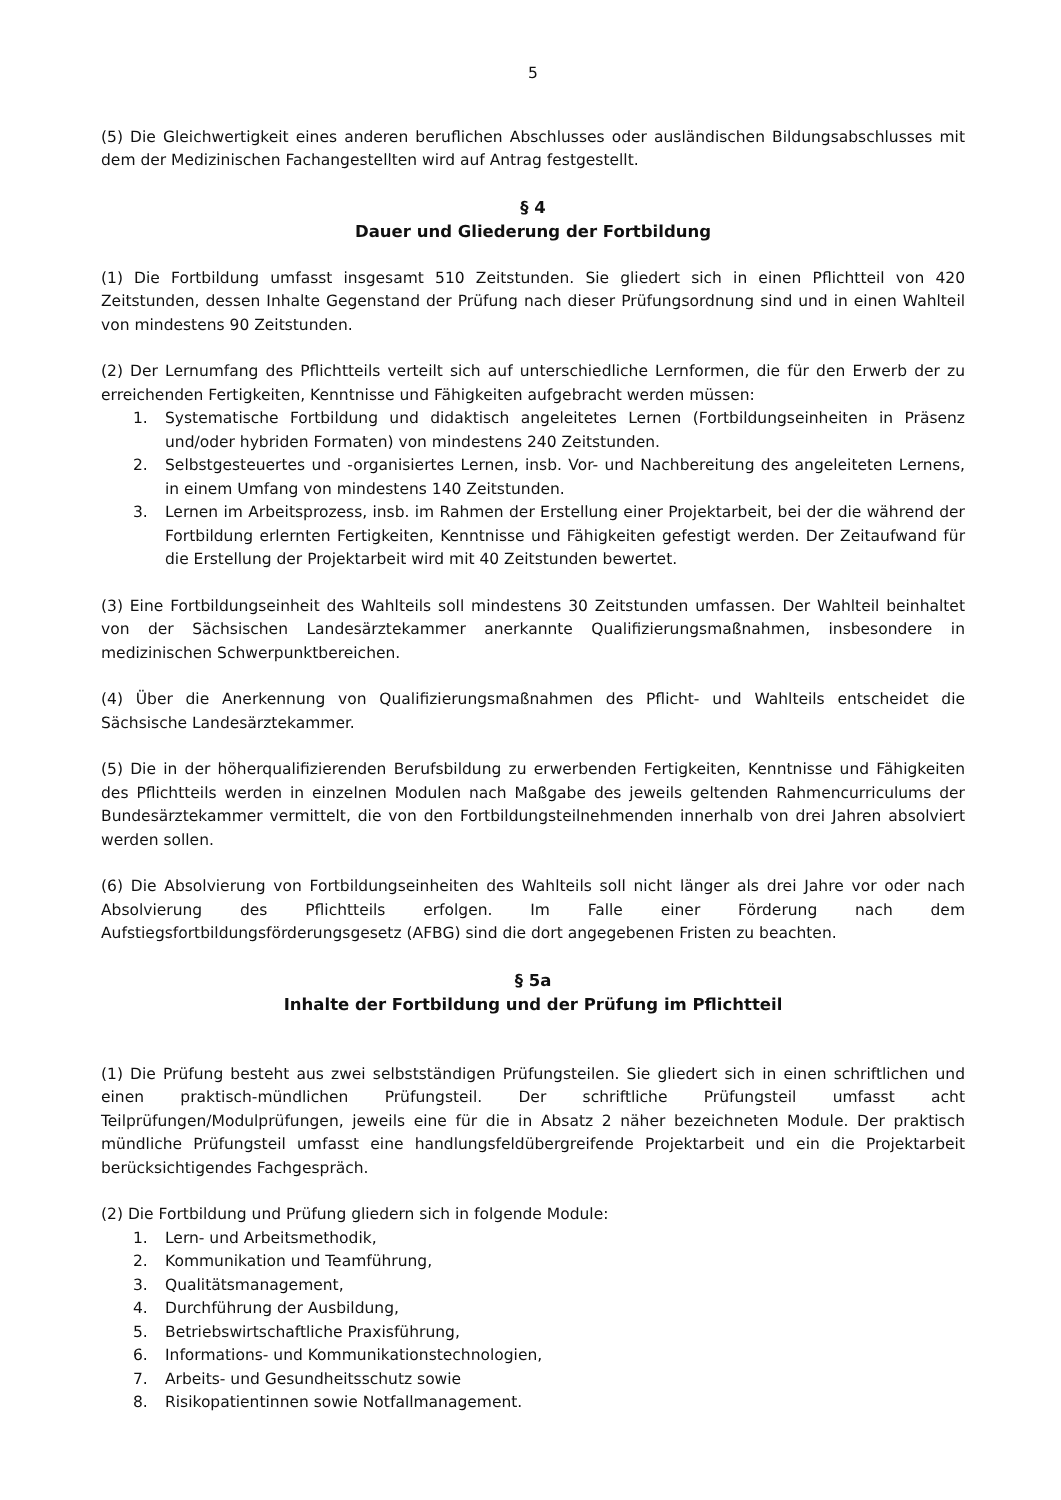5
(5) Die Gleichwertigkeit eines anderen beruflichen Abschlusses oder ausländischen Bildungsabschlusses mit dem der Medizinischen Fachangestellten wird auf Antrag festgestellt.
§ 4
Dauer und Gliederung der Fortbildung
(1) Die Fortbildung umfasst insgesamt 510 Zeitstunden. Sie gliedert sich in einen Pflichtteil von 420 Zeitstunden, dessen Inhalte Gegenstand der Prüfung nach dieser Prüfungsordnung sind und in einen Wahlteil von mindestens 90 Zeitstunden.
(2) Der Lernumfang des Pflichtteils verteilt sich auf unterschiedliche Lernformen, die für den Erwerb der zu erreichenden Fertigkeiten, Kenntnisse und Fähigkeiten aufgebracht werden müssen:
1. Systematische Fortbildung und didaktisch angeleitetes Lernen (Fortbildungseinheiten in Präsenz und/oder hybriden Formaten) von mindestens 240 Zeitstunden.
2. Selbstgesteuertes und -organisiertes Lernen, insb. Vor- und Nachbereitung des angeleiteten Lernens, in einem Umfang von mindestens 140 Zeitstunden.
3. Lernen im Arbeitsprozess, insb. im Rahmen der Erstellung einer Projektarbeit, bei der die während der Fortbildung erlernten Fertigkeiten, Kenntnisse und Fähigkeiten gefestigt werden. Der Zeitaufwand für die Erstellung der Projektarbeit wird mit 40 Zeitstunden bewertet.
(3) Eine Fortbildungseinheit des Wahlteils soll mindestens 30 Zeitstunden umfassen. Der Wahlteil beinhaltet von der Sächsischen Landesärztekammer anerkannte Qualifizierungsmaßnahmen, insbesondere in medizinischen Schwerpunktbereichen.
(4) Über die Anerkennung von Qualifizierungsmaßnahmen des Pflicht- und Wahlteils entscheidet die Sächsische Landesärztekammer.
(5) Die in der höherqualifizierenden Berufsbildung zu erwerbenden Fertigkeiten, Kenntnisse und Fähigkeiten des Pflichtteils werden in einzelnen Modulen nach Maßgabe des jeweils geltenden Rahmencurriculums der Bundesärztekammer vermittelt, die von den Fortbildungsteilnehmenden innerhalb von drei Jahren absolviert werden sollen.
(6) Die Absolvierung von Fortbildungseinheiten des Wahlteils soll nicht länger als drei Jahre vor oder nach Absolvierung des Pflichtteils erfolgen. Im Falle einer Förderung nach dem Aufstiegsfortbildungsförderungsgesetz (AFBG) sind die dort angegebenen Fristen zu beachten.
§ 5a
Inhalte der Fortbildung und der Prüfung im Pflichtteil
(1) Die Prüfung besteht aus zwei selbstständigen Prüfungsteilen. Sie gliedert sich in einen schriftlichen und einen praktisch-mündlichen Prüfungsteil. Der schriftliche Prüfungsteil umfasst acht Teilprüfungen/Modulprüfungen, jeweils eine für die in Absatz 2 näher bezeichneten Module. Der praktisch mündliche Prüfungsteil umfasst eine handlungsfeldübergreifende Projektarbeit und ein die Projektarbeit berücksichtigendes Fachgespräch.
(2) Die Fortbildung und Prüfung gliedern sich in folgende Module:
1. Lern- und Arbeitsmethodik,
2. Kommunikation und Teamführung,
3. Qualitätsmanagement,
4. Durchführung der Ausbildung,
5. Betriebswirtschaftliche Praxisführung,
6. Informations- und Kommunikationstechnologien,
7. Arbeits- und Gesundheitsschutz sowie
8. Risikopatientinnen sowie Notfallmanagement.